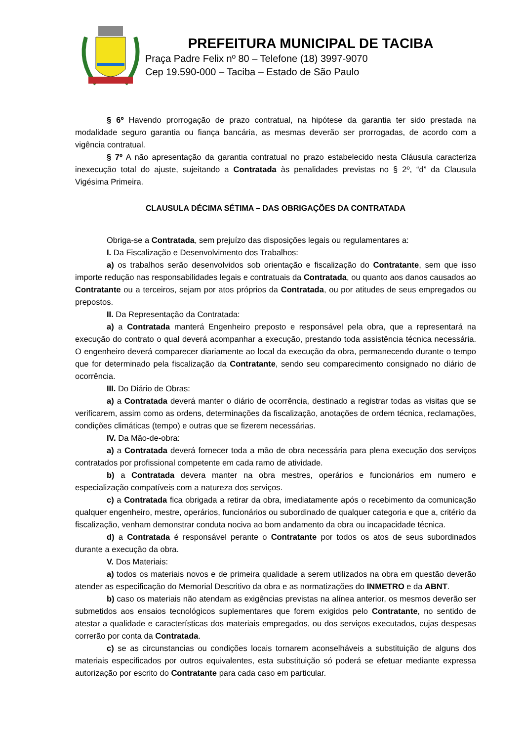PREFEITURA MUNICIPAL DE TACIBA
Praça Padre Felix nº 80 – Telefone (18) 3997-9070
Cep 19.590-000 – Taciba – Estado de São Paulo
§ 6º Havendo prorrogação de prazo contratual, na hipótese da garantia ter sido prestada na modalidade seguro garantia ou fiança bancária, as mesmas deverão ser prorrogadas, de acordo com a vigência contratual.
§ 7º A não apresentação da garantia contratual no prazo estabelecido nesta Cláusula caracteriza inexecução total do ajuste, sujeitando a Contratada às penalidades previstas no § 2º, “d” da Clausula Vigésima Primeira.
CLAUSULA DÉCIMA SÉTIMA – DAS OBRIGAÇÕES DA CONTRATADA
Obriga-se a Contratada, sem prejuízo das disposições legais ou regulamentares a:
I. Da Fiscalização e Desenvolvimento dos Trabalhos:
a) os trabalhos serão desenvolvidos sob orientação e fiscalização do Contratante, sem que isso importe redução nas responsabilidades legais e contratuais da Contratada, ou quanto aos danos causados ao Contratante ou a terceiros, sejam por atos próprios da Contratada, ou por atitudes de seus empregados ou prepostos.
II. Da Representação da Contratada:
a) a Contratada manterá Engenheiro preposto e responsável pela obra, que a representará na execução do contrato o qual deverá acompanhar a execução, prestando toda assistência técnica necessária. O engenheiro deverá comparecer diariamente ao local da execução da obra, permanecendo durante o tempo que for determinado pela fiscalização da Contratante, sendo seu comparecimento consignado no diário de ocorrência.
III. Do Diário de Obras:
a) a Contratada deverá manter o diário de ocorrência, destinado a registrar todas as visitas que se verificarem, assim como as ordens, determinações da fiscalização, anotações de ordem técnica, reclamações, condições climáticas (tempo) e outras que se fizerem necessárias.
IV. Da Mão-de-obra:
a) a Contratada deverá fornecer toda a mão de obra necessária para plena execução dos serviços contratados por profissional competente em cada ramo de atividade.
b) a Contratada devera manter na obra mestres, operários e funcionários em numero e especialização compatíveis com a natureza dos serviços.
c) a Contratada fica obrigada a retirar da obra, imediatamente após o recebimento da comunicação qualquer engenheiro, mestre, operários, funcionários ou subordinado de qualquer categoria e que a, critério da fiscalização, venham demonstrar conduta nociva ao bom andamento da obra ou incapacidade técnica.
d) a Contratada é responsável perante o Contratante por todos os atos de seus subordinados durante a execução da obra.
V. Dos Materiais:
a) todos os materiais novos e de primeira qualidade a serem utilizados na obra em questão deverão atender as especificação do Memorial Descritivo da obra e as normatizações do INMETRO e da ABNT.
b) caso os materiais não atendam as exigências previstas na alínea anterior, os mesmos deverão ser submetidos aos ensaios tecnológicos suplementares que forem exigidos pelo Contratante, no sentido de atestar a qualidade e características dos materiais empregados, ou dos serviços executados, cujas despesas correrão por conta da Contratada.
c) se as circunstancias ou condições locais tornarem aconselháveis a substituição de alguns dos materiais especificados por outros equivalentes, esta substituição só poderá se efetuar mediante expressa autorização por escrito do Contratante para cada caso em particular.